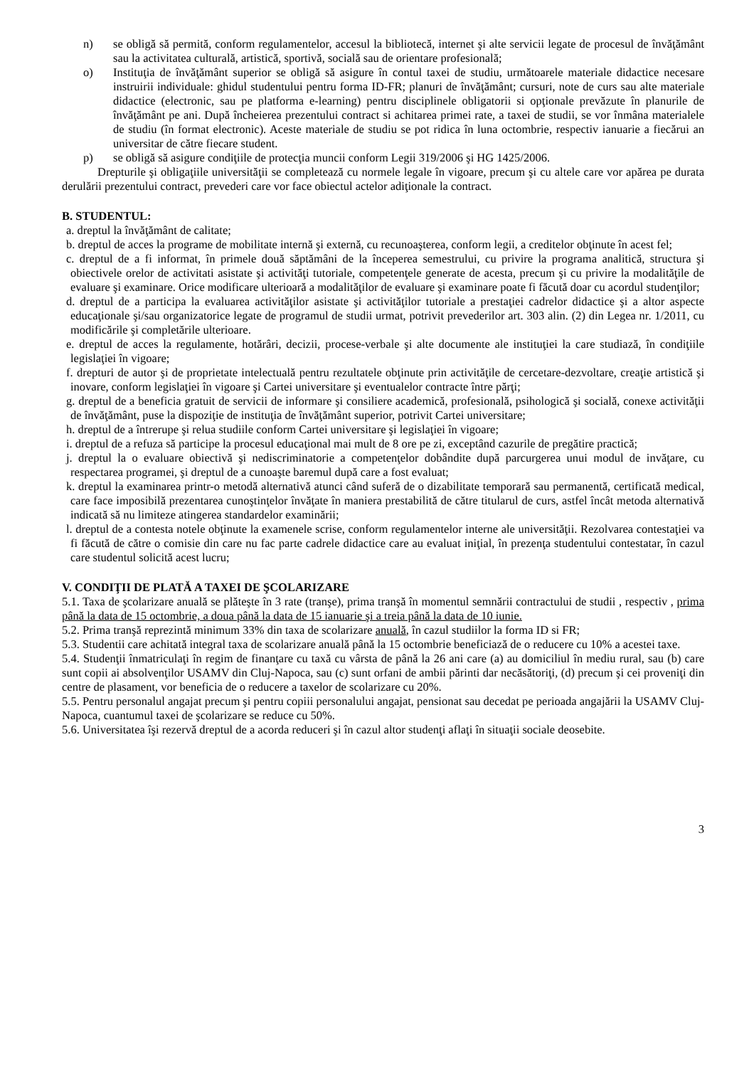n) se obligă să permită, conform regulamentelor, accesul la bibliotecă, internet şi alte servicii legate de procesul de învăţământ sau la activitatea culturală, artistică, sportivă, socială sau de orientare profesională;
o) Instituţia de învăţământ superior se obligă să asigure în contul taxei de studiu, următoarele materiale didactice necesare instruirii individuale: ghidul studentului pentru forma ID-FR; planuri de învăţământ; cursuri, note de curs sau alte materiale didactice (electronic, sau pe platforma e-learning) pentru disciplinele obligatorii si opţionale prevăzute în planurile de învăţământ pe ani. După încheierea prezentului contract si achitarea primei rate, a taxei de studii, se vor înmâna materialele de studiu (în format electronic). Aceste materiale de studiu se pot ridica în luna octombrie, respectiv ianuarie a fiecărui an universitar de către fiecare student.
p) se obligă să asigure condiţiile de protecţia muncii conform Legii 319/2006 şi HG 1425/2006.
Drepturile şi obligaţiile universităţii se completează cu normele legale în vigoare, precum şi cu altele care vor apărea pe durata derulării prezentului contract, prevederi care vor face obiectul actelor adiţionale la contract.
B. STUDENTUL:
a. dreptul la învăţământ de calitate;
b. dreptul de acces la programe de mobilitate internă şi externă, cu recunoaşterea, conform legii, a creditelor obţinute în acest fel;
c. dreptul de a fi informat, în primele două săptămâni de la începerea semestrului, cu privire la programa analitică, structura şi obiectivele orelor de activitati asistate şi activităţi tutoriale, competenţele generate de acesta, precum şi cu privire la modalităţile de evaluare şi examinare. Orice modificare ulterioară a modalităţilor de evaluare şi examinare poate fi făcută doar cu acordul studenţilor;
d. dreptul de a participa la evaluarea activităţilor asistate şi activităţilor tutoriale a prestaţiei cadrelor didactice şi a altor aspecte educaţionale şi/sau organizatorice legate de programul de studii urmat, potrivit prevederilor art. 303 alin. (2) din Legea nr. 1/2011, cu modificările şi completările ulterioare.
e. dreptul de acces la regulamente, hotărâri, decizii, procese-verbale şi alte documente ale instituţiei la care studiază, în condiţiile legislaţiei în vigoare;
f. drepturi de autor şi de proprietate intelectuală pentru rezultatele obţinute prin activităţile de cercetare-dezvoltare, creaţie artistică şi inovare, conform legislaţiei în vigoare şi Cartei universitare şi eventualelor contracte între părţi;
g. dreptul de a beneficia gratuit de servicii de informare şi consiliere academică, profesională, psihologică şi socială, conexe activităţii de învăţământ, puse la dispoziţie de instituţia de învăţământ superior, potrivit Cartei universitare;
h. dreptul de a întrerupe şi relua studiile conform Cartei universitare şi legislaţiei în vigoare;
i. dreptul de a refuza să participe la procesul educaţional mai mult de 8 ore pe zi, exceptând cazurile de pregătire practică;
j. dreptul la o evaluare obiectivă şi nediscriminatorie a competenţelor dobândite după parcurgerea unui modul de invăţare, cu respectarea programei, şi dreptul de a cunoaşte baremul după care a fost evaluat;
k. dreptul la examinarea printr-o metodă alternativă atunci când suferă de o dizabilitate temporară sau permanentă, certificată medical, care face imposibilă prezentarea cunoştinţelor învăţate în maniera prestabilită de către titularul de curs, astfel încât metoda alternativă indicată să nu limiteze atingerea standardelor examinării;
l. dreptul de a contesta notele obţinute la examenele scrise, conform regulamentelor interne ale universităţii. Rezolvarea contestaţiei va fi făcută de către o comisie din care nu fac parte cadrele didactice care au evaluat iniţial, în prezenţa studentului contestatar, în cazul care studentul solicită acest lucru;
V. CONDIŢII DE PLATĂ A TAXEI DE ŞCOLARIZARE
5.1. Taxa de şcolarizare anuală se plăteşte în 3 rate (tranşe), prima tranşă în momentul semnării contractului de studii , respectiv , prima până la data de 15 octombrie, a doua până la data de 15 ianuarie şi a treia până la data de 10 iunie.
5.2. Prima tranşă reprezintă minimum 33% din taxa de scolarizare anuală, în cazul studiilor la forma ID si FR;
5.3. Studentii care achitată integral taxa de scolarizare anuală până la 15 octombrie beneficiază de o reducere cu 10% a acestei taxe.
5.4. Studenţii înmatriculaţi în regim de finanţare cu taxă cu vârsta de până la 26 ani care (a) au domiciliul în mediu rural, sau (b) care sunt copii ai absolvenţilor USAMV din Cluj-Napoca, sau (c) sunt orfani de ambii părinti dar necăsătoriţi, (d) precum şi cei proveniţi din centre de plasament, vor beneficia de o reducere a taxelor de scolarizare cu 20%.
5.5. Pentru personalul angajat precum şi pentru copiii personalului angajat, pensionat sau decedat pe perioada angajării la USAMV Cluj-Napoca, cuantumul taxei de şcolarizare se reduce cu 50%.
5.6. Universitatea îşi rezervă dreptul de a acorda reduceri şi în cazul altor studenţi aflaţi în situaţii sociale deosebite.
3